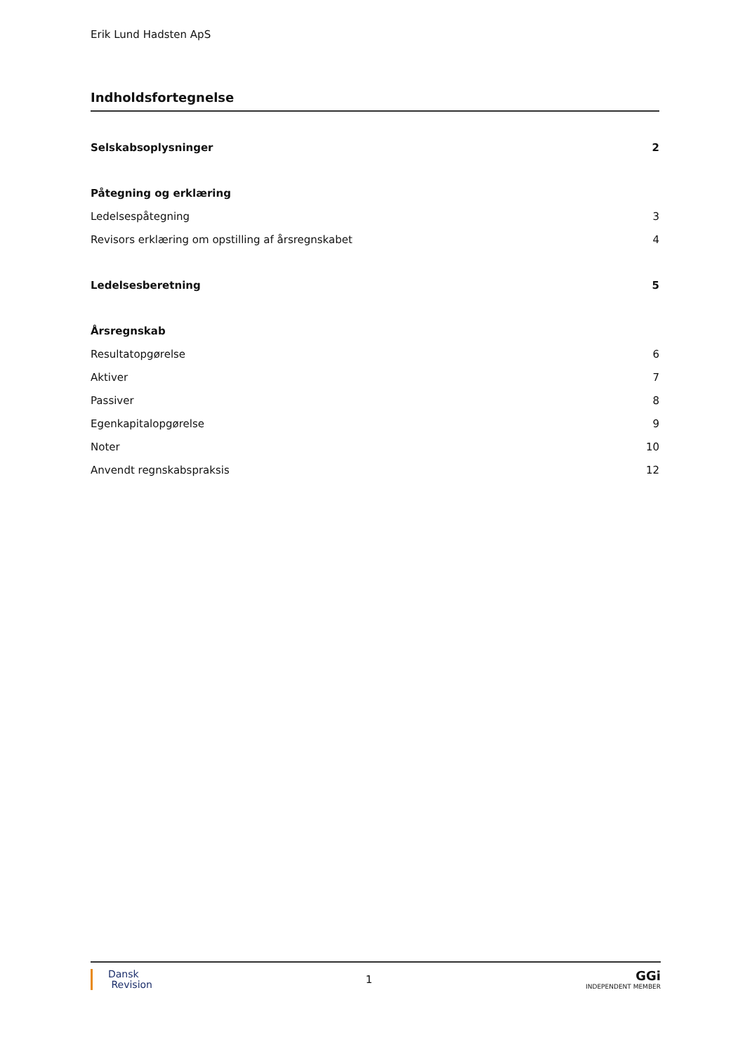Erik Lund Hadsten ApS
Indholdsfortegnelse
Selskabsoplysninger 2
Påtegning og erklæring
Ledelsespåtegning 3
Revisors erklæring om opstilling af årsregnskabet 4
Ledelsesberetning 5
Årsregnskab
Resultatopgørelse 6
Aktiver 7
Passiver 8
Egenkapitalopgørelse 9
Noter 10
Anvendt regnskabspraksis 12
Dansk
Revision
1
GGi
INDEPENDENT MEMBER